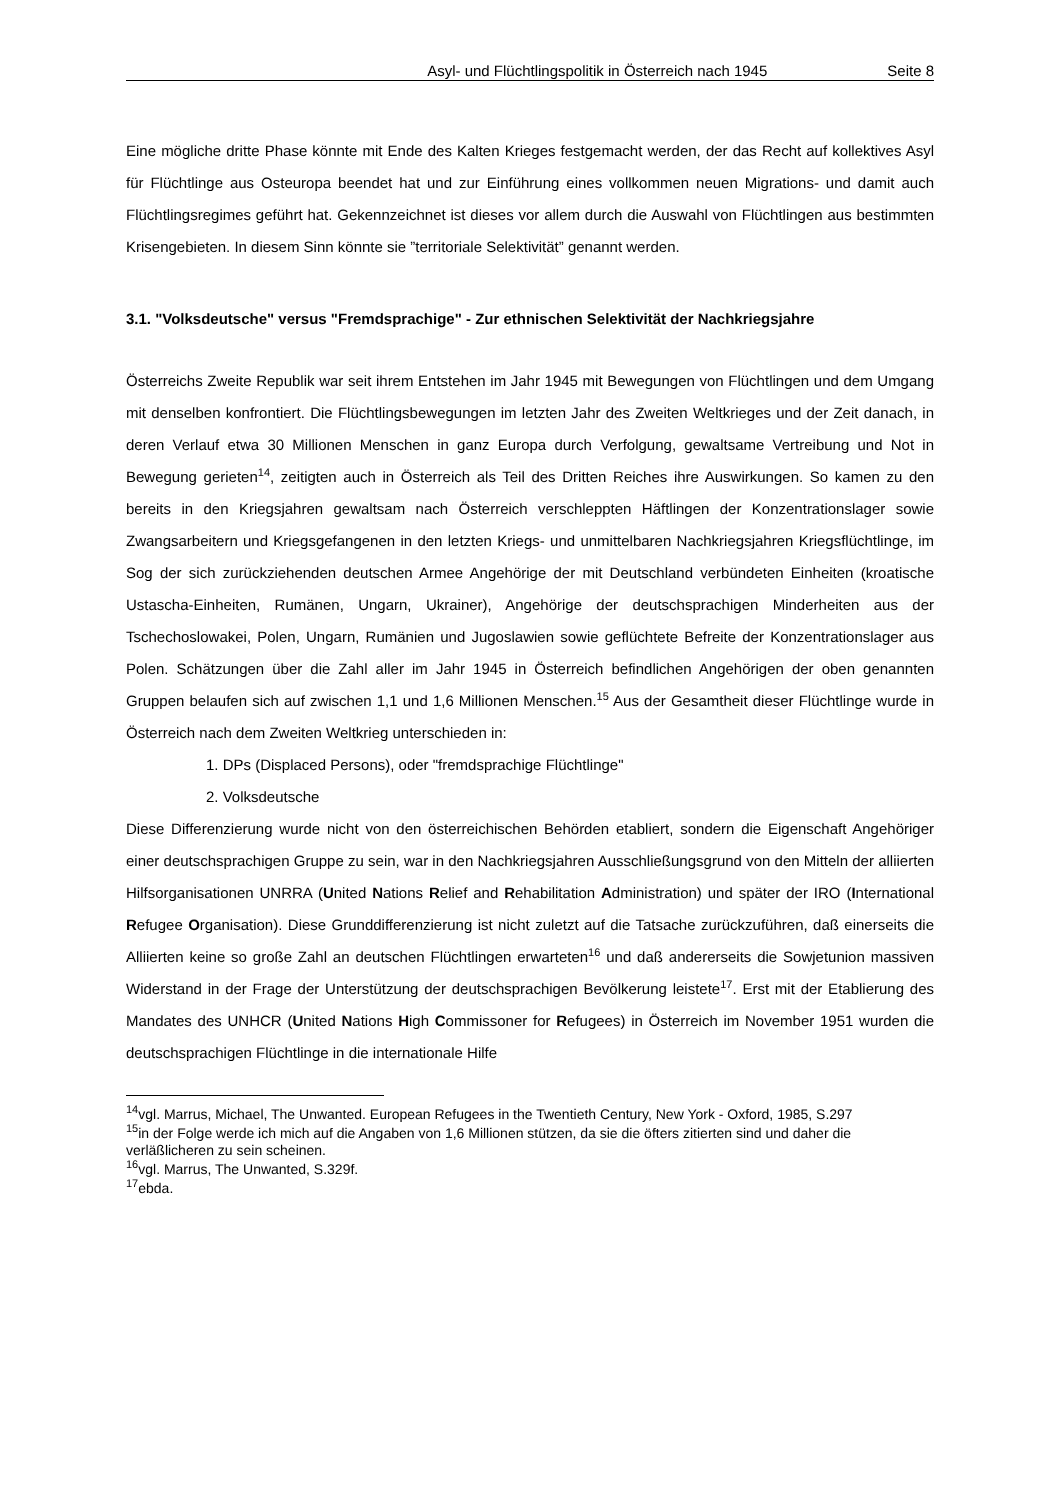Asyl- und Flüchtlingspolitik in Österreich nach 1945 Seite 8
Eine mögliche dritte Phase könnte mit Ende des Kalten Krieges festgemacht werden, der das Recht auf kollektives Asyl für Flüchtlinge aus Osteuropa beendet hat und zur Einführung eines vollkommen neuen Migrations- und damit auch Flüchtlingsregimes geführt hat. Gekennzeichnet ist dieses vor allem durch die Auswahl von Flüchtlingen aus bestimmten Krisengebieten. In diesem Sinn könnte sie ”territoriale Selektivität” genannt werden.
3.1. "Volksdeutsche" versus "Fremdsprachige" - Zur ethnischen Selektivität der Nachkriegsjahre
Österreichs Zweite Republik war seit ihrem Entstehen im Jahr 1945 mit Bewegungen von Flüchtlingen und dem Umgang mit denselben konfrontiert. Die Flüchtlingsbewegungen im letzten Jahr des Zweiten Weltkrieges und der Zeit danach, in deren Verlauf etwa 30 Millionen Menschen in ganz Europa durch Verfolgung, gewaltsame Vertreibung und Not in Bewegung gerieten<sup>14</sup>, zeitigten auch in Österreich als Teil des Dritten Reiches ihre Auswirkungen. So kamen zu den bereits in den Kriegsjahren gewaltsam nach Österreich verschleppten Häftlingen der Konzentrationslager sowie Zwangsarbeitern und Kriegsgefangenen in den letzten Kriegs- und unmittelbaren Nachkriegsjahren Kriegsflüchtlinge, im Sog der sich zurückziehenden deutschen Armee Angehörige der mit Deutschland verbündeten Einheiten (kroatische Ustascha-Einheiten, Rumänen, Ungarn, Ukrainer), Angehörige der deutschsprachigen Minderheiten aus der Tschechoslowakei, Polen, Ungarn, Rumänien und Jugoslawien sowie geflüchtete Befreite der Konzentrationslager aus Polen. Schätzungen über die Zahl aller im Jahr 1945 in Österreich befindlichen Angehörigen der oben genannten Gruppen belaufen sich auf zwischen 1,1 und 1,6 Millionen Menschen.<sup>15</sup> Aus der Gesamtheit dieser Flüchtlinge wurde in Österreich nach dem Zweiten Weltkrieg unterschieden in:
1. DPs (Displaced Persons), oder "fremdsprachige Flüchtlinge"
2. Volksdeutsche
Diese Differenzierung wurde nicht von den österreichischen Behörden etabliert, sondern die Eigenschaft Angehöriger einer deutschsprachigen Gruppe zu sein, war in den Nachkriegsjahren Ausschließungsgrund von den Mitteln der alliierten Hilfsorganisationen UNRRA (United Nations Relief and Rehabilitation Administration) und später der IRO (International Refugee Organisation). Diese Grunddifferenzierung ist nicht zuletzt auf die Tatsache zurückzuführen, daß einerseits die Alliierten keine so große Zahl an deutschen Flüchtlingen erwarteten<sup>16</sup> und daß andererseits die Sowjetunion massiven Widerstand in der Frage der Unterstützung der deutschsprachigen Bevölkerung leistete<sup>17</sup>. Erst mit der Etablierung des Mandates des UNHCR (United Nations High Commissoner for Refugees) in Österreich im November 1951 wurden die deutschsprachigen Flüchtlinge in die internationale Hilfe
<sup>14</sup> vgl. Marrus, Michael, The Unwanted. European Refugees in the Twentieth Century, New York - Oxford, 1985, S.297
<sup>15</sup> in der Folge werde ich mich auf die Angaben von 1,6 Millionen stützen, da sie die öfters zitierten sind und daher die verläßlicheren zu sein scheinen.
<sup>16</sup> vgl. Marrus, The Unwanted, S.329f.
<sup>17</sup> ebda.